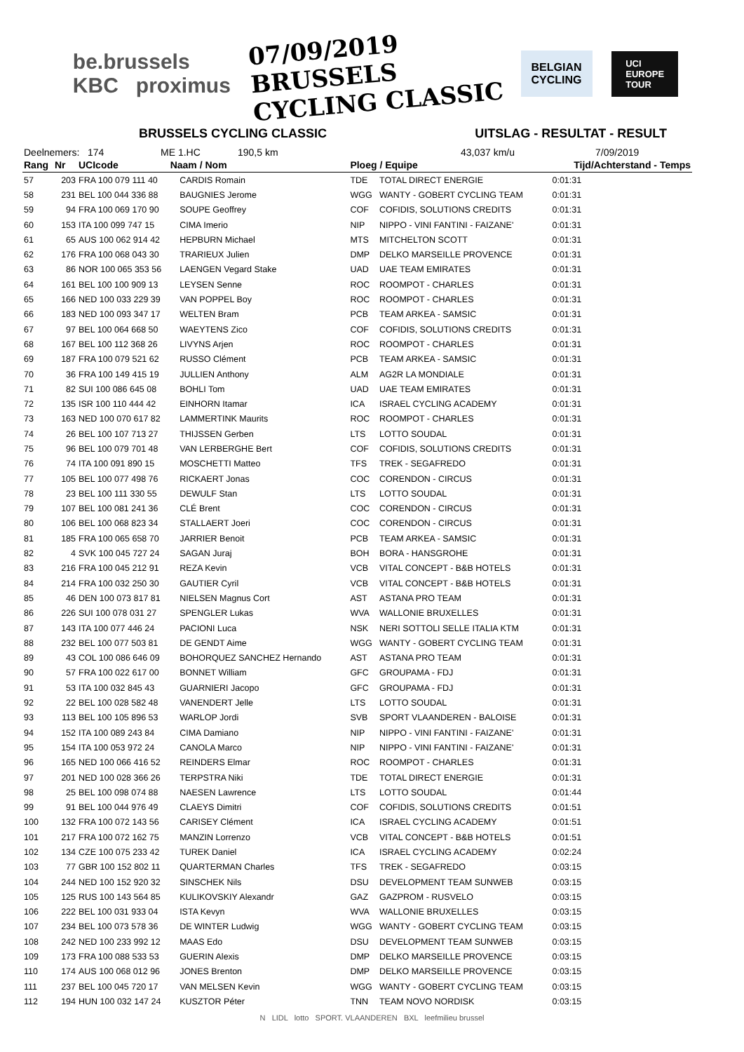be.brussels
KBC proximus
07/09/2019
BRUSSELS
CYCLING CLASSIC
BELGIAN
CYCLING
UCI
EUROPE
TOUR
BRUSSELS CYCLING CLASSIC UITSLAG - RESULTAT - RESULT
Deelnemers: 174 ME 1.HC 190,5 km 43,037 km/u 7/09/2019
| Rang | Nr | UCIcode Naam / Nom | | Ploeg / Equipe | | Tijd/Achterstand - Temps |
| --- | --- | --- | --- | --- | --- | --- |
| 57 | 203 | FRA 100 079 111 40 | CARDIS Romain | TDE | TOTAL DIRECT ENERGIE | 0:01:31 |
| 58 | 231 | BEL 100 044 336 88 | BAUGNIES Jerome | WGG | WANTY - GOBERT CYCLING TEAM | 0:01:31 |
| 59 | 94 | FRA 100 069 170 90 | SOUPE Geoffrey | COF | COFIDIS, SOLUTIONS CREDITS | 0:01:31 |
| 60 | 153 | ITA 100 099 747 15 | CIMA Imerio | NIP | NIPPO - VINI FANTINI - FAIZANE' | 0:01:31 |
| 61 | 65 | AUS 100 062 914 42 | HEPBURN Michael | MTS | MITCHELTON SCOTT | 0:01:31 |
| 62 | 176 | FRA 100 068 043 30 | TRARIEUX Julien | DMP | DELKO MARSEILLE PROVENCE | 0:01:31 |
| 63 | 86 | NOR 100 065 353 56 | LAENGEN Vegard Stake | UAD | UAE TEAM EMIRATES | 0:01:31 |
| 64 | 161 | BEL 100 100 909 13 | LEYSEN Senne | ROC | ROOMPOT - CHARLES | 0:01:31 |
| 65 | 166 | NED 100 033 229 39 | VAN POPPEL Boy | ROC | ROOMPOT - CHARLES | 0:01:31 |
| 66 | 183 | NED 100 093 347 17 | WELTEN Bram | PCB | TEAM ARKEA - SAMSIC | 0:01:31 |
| 67 | 97 | BEL 100 064 668 50 | WAEYTENS Zico | COF | COFIDIS, SOLUTIONS CREDITS | 0:01:31 |
| 68 | 167 | BEL 100 112 368 26 | LIVYNS Arjen | ROC | ROOMPOT - CHARLES | 0:01:31 |
| 69 | 187 | FRA 100 079 521 62 | RUSSO Clément | PCB | TEAM ARKEA - SAMSIC | 0:01:31 |
| 70 | 36 | FRA 100 149 415 19 | JULLIEN Anthony | ALM | AG2R LA MONDIALE | 0:01:31 |
| 71 | 82 | SUI 100 086 645 08 | BOHLI Tom | UAD | UAE TEAM EMIRATES | 0:01:31 |
| 72 | 135 | ISR 100 110 444 42 | EINHORN Itamar | ICA | ISRAEL CYCLING ACADEMY | 0:01:31 |
| 73 | 163 | NED 100 070 617 82 | LAMMERTINK Maurits | ROC | ROOMPOT - CHARLES | 0:01:31 |
| 74 | 26 | BEL 100 107 713 27 | THIJSSEN Gerben | LTS | LOTTO SOUDAL | 0:01:31 |
| 75 | 96 | BEL 100 079 701 48 | VAN LERBERGHE Bert | COF | COFIDIS, SOLUTIONS CREDITS | 0:01:31 |
| 76 | 74 | ITA 100 091 890 15 | MOSCHETTI Matteo | TFS | TREK - SEGAFREDO | 0:01:31 |
| 77 | 105 | BEL 100 077 498 76 | RICKAERT Jonas | COC | CORENDON - CIRCUS | 0:01:31 |
| 78 | 23 | BEL 100 111 330 55 | DEWULF Stan | LTS | LOTTO SOUDAL | 0:01:31 |
| 79 | 107 | BEL 100 081 241 36 | CLÉ Brent | COC | CORENDON - CIRCUS | 0:01:31 |
| 80 | 106 | BEL 100 068 823 34 | STALLAERT Joeri | COC | CORENDON - CIRCUS | 0:01:31 |
| 81 | 185 | FRA 100 065 658 70 | JARRIER Benoit | PCB | TEAM ARKEA - SAMSIC | 0:01:31 |
| 82 | 4 | SVK 100 045 727 24 | SAGAN Juraj | BOH | BORA - HANSGROHE | 0:01:31 |
| 83 | 216 | FRA 100 045 212 91 | REZA Kevin | VCB | VITAL CONCEPT - B&B HOTELS | 0:01:31 |
| 84 | 214 | FRA 100 032 250 30 | GAUTIER Cyril | VCB | VITAL CONCEPT - B&B HOTELS | 0:01:31 |
| 85 | 46 | DEN 100 073 817 81 | NIELSEN Magnus Cort | AST | ASTANA PRO TEAM | 0:01:31 |
| 86 | 226 | SUI 100 078 031 27 | SPENGLER Lukas | WVA | WALLONIE BRUXELLES | 0:01:31 |
| 87 | 143 | ITA 100 077 446 24 | PACIONI Luca | NSK | NERI SOTTOLI SELLE ITALIA KTM | 0:01:31 |
| 88 | 232 | BEL 100 077 503 81 | DE GENDT Aime | WGG | WANTY - GOBERT CYCLING TEAM | 0:01:31 |
| 89 | 43 | COL 100 086 646 09 | BOHORQUEZ SANCHEZ Hernando | AST | ASTANA PRO TEAM | 0:01:31 |
| 90 | 57 | FRA 100 022 617 00 | BONNET William | GFC | GROUPAMA - FDJ | 0:01:31 |
| 91 | 53 | ITA 100 032 845 43 | GUARNIERI Jacopo | GFC | GROUPAMA - FDJ | 0:01:31 |
| 92 | 22 | BEL 100 028 582 48 | VANENDERT Jelle | LTS | LOTTO SOUDAL | 0:01:31 |
| 93 | 113 | BEL 100 105 896 53 | WARLOP Jordi | SVB | SPORT VLAANDEREN - BALOISE | 0:01:31 |
| 94 | 152 | ITA 100 089 243 84 | CIMA Damiano | NIP | NIPPO - VINI FANTINI - FAIZANE' | 0:01:31 |
| 95 | 154 | ITA 100 053 972 24 | CANOLA Marco | NIP | NIPPO - VINI FANTINI - FAIZANE' | 0:01:31 |
| 96 | 165 | NED 100 066 416 52 | REINDERS Elmar | ROC | ROOMPOT - CHARLES | 0:01:31 |
| 97 | 201 | NED 100 028 366 26 | TERPSTRA Niki | TDE | TOTAL DIRECT ENERGIE | 0:01:31 |
| 98 | 25 | BEL 100 098 074 88 | NAESEN Lawrence | LTS | LOTTO SOUDAL | 0:01:44 |
| 99 | 91 | BEL 100 044 976 49 | CLAEYS Dimitri | COF | COFIDIS, SOLUTIONS CREDITS | 0:01:51 |
| 100 | 132 | FRA 100 072 143 56 | CARISEY Clément | ICA | ISRAEL CYCLING ACADEMY | 0:01:51 |
| 101 | 217 | FRA 100 072 162 75 | MANZIN Lorrenzo | VCB | VITAL CONCEPT - B&B HOTELS | 0:01:51 |
| 102 | 134 | CZE 100 075 233 42 | TUREK Daniel | ICA | ISRAEL CYCLING ACADEMY | 0:02:24 |
| 103 | 77 | GBR 100 152 802 11 | QUARTERMAN Charles | TFS | TREK - SEGAFREDO | 0:03:15 |
| 104 | 244 | NED 100 152 920 32 | SINSCHEK Nils | DSU | DEVELOPMENT TEAM SUNWEB | 0:03:15 |
| 105 | 125 | RUS 100 143 564 85 | KULIKOVSKIY Alexandr | GAZ | GAZPROM - RUSVELO | 0:03:15 |
| 106 | 222 | BEL 100 031 933 04 | ISTA Kevyn | WVA | WALLONIE BRUXELLES | 0:03:15 |
| 107 | 234 | BEL 100 073 578 36 | DE WINTER Ludwig | WGG | WANTY - GOBERT CYCLING TEAM | 0:03:15 |
| 108 | 242 | NED 100 233 992 12 | MAAS Edo | DSU | DEVELOPMENT TEAM SUNWEB | 0:03:15 |
| 109 | 173 | FRA 100 088 533 53 | GUERIN Alexis | DMP | DELKO MARSEILLE PROVENCE | 0:03:15 |
| 110 | 174 | AUS 100 068 012 96 | JONES Brenton | DMP | DELKO MARSEILLE PROVENCE | 0:03:15 |
| 111 | 237 | BEL 100 045 720 17 | VAN MELSEN Kevin | WGG | WANTY - GOBERT CYCLING TEAM | 0:03:15 |
| 112 | 194 | HUN 100 032 147 24 | KUSZTOR Péter | TNN | TEAM NOVO NORDISK | 0:03:15 |
N LIDL lotto SPORT. VLAANDEREN BXL leefmilieu brussel